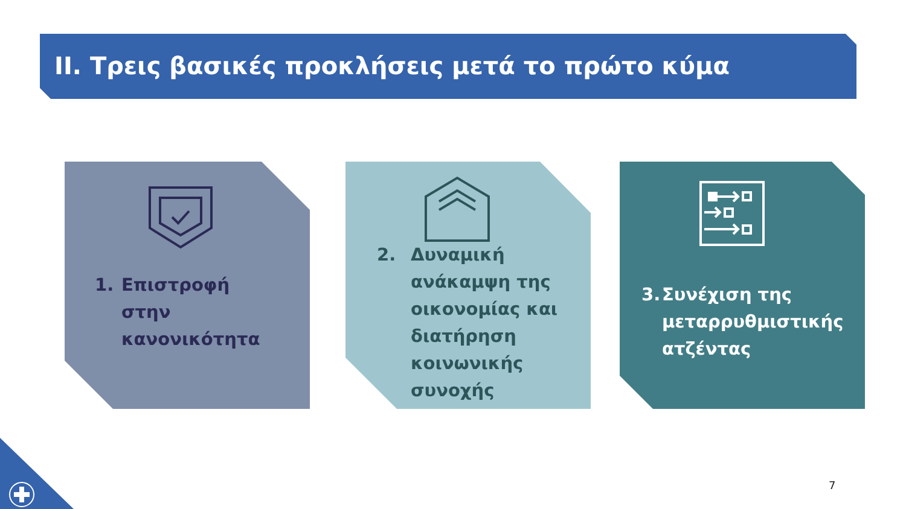II. Τρεις βασικές προκλήσεις μετά το πρώτο κύμα
1. Επιστροφή
στην
κανονικότητα
2. Δυναμική
ανάκαμψη της
οικονομίας και
διατήρηση
κοινωνικής
συνοχής
3. Συνέχιση της
μεταρρυθμιστικής
ατζέντας
7